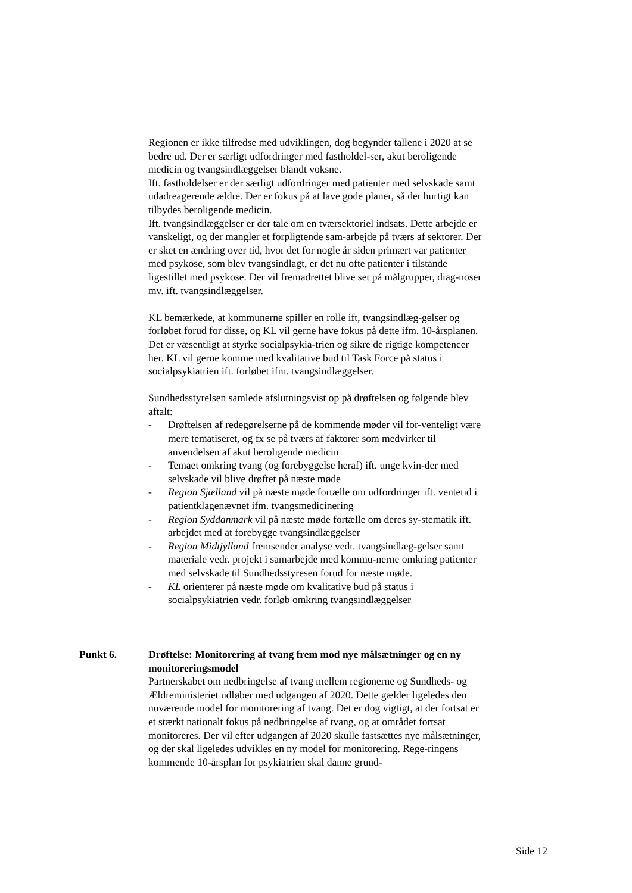Regionen er ikke tilfredse med udviklingen, dog begynder tallene i 2020 at se bedre ud. Der er særligt udfordringer med fastholdel-ser, akut beroligende medicin og tvangsindlæggelser blandt voksne.
Ift. fastholdelser er der særligt udfordringer med patienter med selvskade samt udadreagerende ældre. Der er fokus på at lave gode planer, så der hurtigt kan tilbydes beroligende medicin.
Ift. tvangsindlæggelser er der tale om en tværsektoriel indsats. Dette arbejde er vanskeligt, og der mangler et forpligtende sam-arbejde på tværs af sektorer. Der er sket en ændring over tid, hvor det for nogle år siden primært var patienter med psykose, som blev tvangsindlagt, er det nu ofte patienter i tilstande ligestillet med psykose. Der vil fremadrettet blive set på målgrupper, diag-noser mv. ift. tvangsindlæggelser.
KL bemærkede, at kommunerne spiller en rolle ift, tvangsindlæg-gelser og forløbet forud for disse, og KL vil gerne have fokus på dette ifm. 10-årsplanen. Det er væsentligt at styrke socialpsykia-trien og sikre de rigtige kompetencer her. KL vil gerne komme med kvalitative bud til Task Force på status i socialpsykiatrien ift. forløbet ifm. tvangsindlæggelser.
Sundhedsstyrelsen samlede afslutningsvist op på drøftelsen og følgende blev aftalt:
- Drøftelsen af redegørelserne på de kommende møder vil for-venteligt være mere tematiseret, og fx se på tværs af faktorer som medvirker til anvendelsen af akut beroligende medicin
- Temaet omkring tvang (og forebyggelse heraf) ift. unge kvin-der med selvskade vil blive drøftet på næste møde
- Region Sjælland vil på næste møde fortælle om udfordringer ift. ventetid i patientklagenævnet ifm. tvangsmedicinering
- Region Syddanmark vil på næste møde fortælle om deres sy-stematik ift. arbejdet med at forebygge tvangsindlæggelser
- Region Midtjylland fremsender analyse vedr. tvangsindlæg-gelser samt materiale vedr. projekt i samarbejde med kommu-nerne omkring patienter med selvskade til Sundhedsstyresen forud for næste møde.
- KL orienterer på næste møde om kvalitative bud på status i socialpsykiatrien vedr. forløb omkring tvangsindlæggelser
Punkt 6. Drøftelse: Monitorering af tvang frem mod nye målsætninger og en ny monitoreringsmodel
Partnerskabet om nedbringelse af tvang mellem regionerne og Sundheds- og Ældreministeriet udløber med udgangen af 2020. Dette gælder ligeledes den nuværende model for monitorering af tvang. Det er dog vigtigt, at der fortsat er et stærkt nationalt fokus på nedbringelse af tvang, og at området fortsat monitoreres. Der vil efter udgangen af 2020 skulle fastsættes nye målsætninger, og der skal ligeledes udvikles en ny model for monitorering. Rege-ringens kommende 10-årsplan for psykiatrien skal danne grund-
Side 12